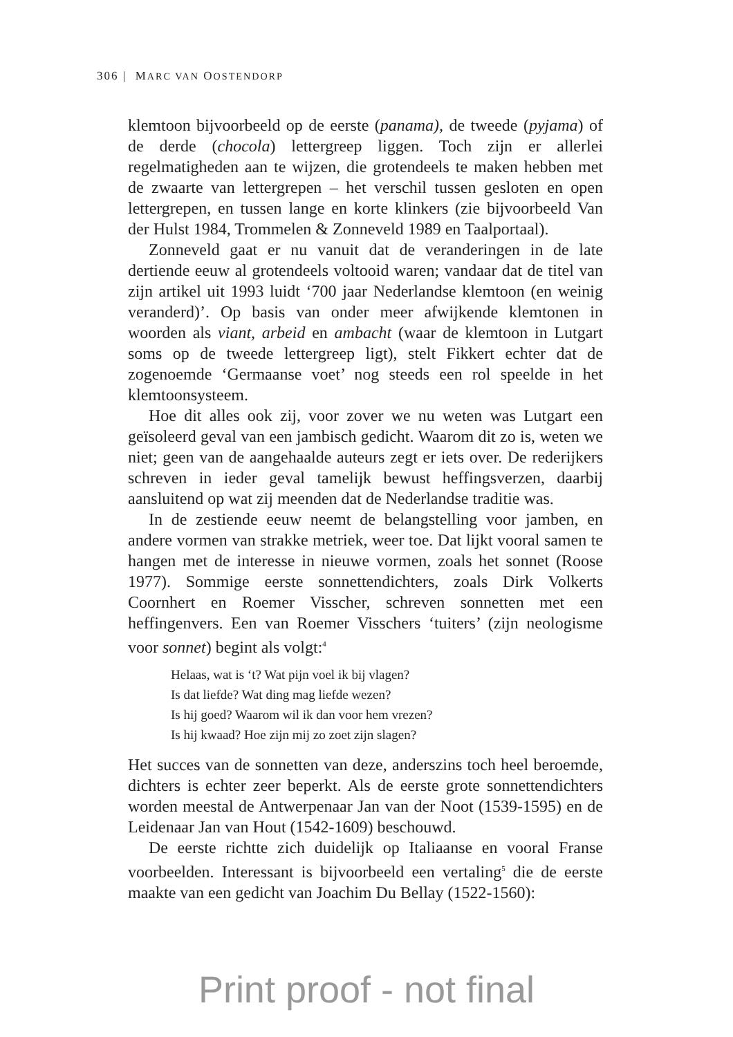306 | MARC VAN OOSTENDORP
klemtoon bijvoorbeeld op de eerste (panama), de tweede (pyjama) of de derde (chocola) lettergreep liggen. Toch zijn er allerlei regelmatigheden aan te wijzen, die grotendeels te maken hebben met de zwaarte van lettergrepen – het verschil tussen gesloten en open lettergrepen, en tussen lange en korte klinkers (zie bijvoorbeeld Van der Hulst 1984, Trommelen & Zonneveld 1989 en Taalportaal).
Zonneveld gaat er nu vanuit dat de veranderingen in de late dertiende eeuw al grotendeels voltooid waren; vandaar dat de titel van zijn artikel uit 1993 luidt ‘700 jaar Nederlandse klemtoon (en weinig veranderd)’. Op basis van onder meer afwijkende klemtonen in woorden als viant, arbeid en ambacht (waar de klemtoon in Lutgart soms op de tweede lettergreep ligt), stelt Fikkert echter dat de zogenoemde ‘Germaanse voet’ nog steeds een rol speelde in het klemtoonsysteem.
Hoe dit alles ook zij, voor zover we nu weten was Lutgart een geïsoleerd geval van een jambisch gedicht. Waarom dit zo is, weten we niet; geen van de aangehaalde auteurs zegt er iets over. De rederijkers schreven in ieder geval tamelijk bewust heffingsverzen, daarbij aansluitend op wat zij meenden dat de Nederlandse traditie was.
In de zestiende eeuw neemt de belangstelling voor jamben, en andere vormen van strakke metriek, weer toe. Dat lijkt vooral samen te hangen met de interesse in nieuwe vormen, zoals het sonnet (Roose 1977). Sommige eerste sonnettendichters, zoals Dirk Volkerts Coornhert en Roemer Visscher, schreven sonnetten met een heffingenvers. Een van Roemer Visschers ‘tuiters’ (zijn neologisme voor sonnet) begint als volgt:<sup>4</sup>
Helaas, wat is ‘t? Wat pijn voel ik bij vlagen?
Is dat liefde? Wat ding mag liefde wezen?
Is hij goed? Waarom wil ik dan voor hem vrezen?
Is hij kwaad? Hoe zijn mij zo zoet zijn slagen?
Het succes van de sonnetten van deze, anderszins toch heel beroemde, dichters is echter zeer beperkt. Als de eerste grote sonnettendichters worden meestal de Antwerpenaar Jan van der Noot (1539-1595) en de Leidenaar Jan van Hout (1542-1609) beschouwd.
De eerste richtte zich duidelijk op Italiaanse en vooral Franse voorbeelden. Interessant is bijvoorbeeld een vertaling<sup>5</sup> die de eerste maakte van een gedicht van Joachim Du Bellay (1522-1560):
Print proof - not final